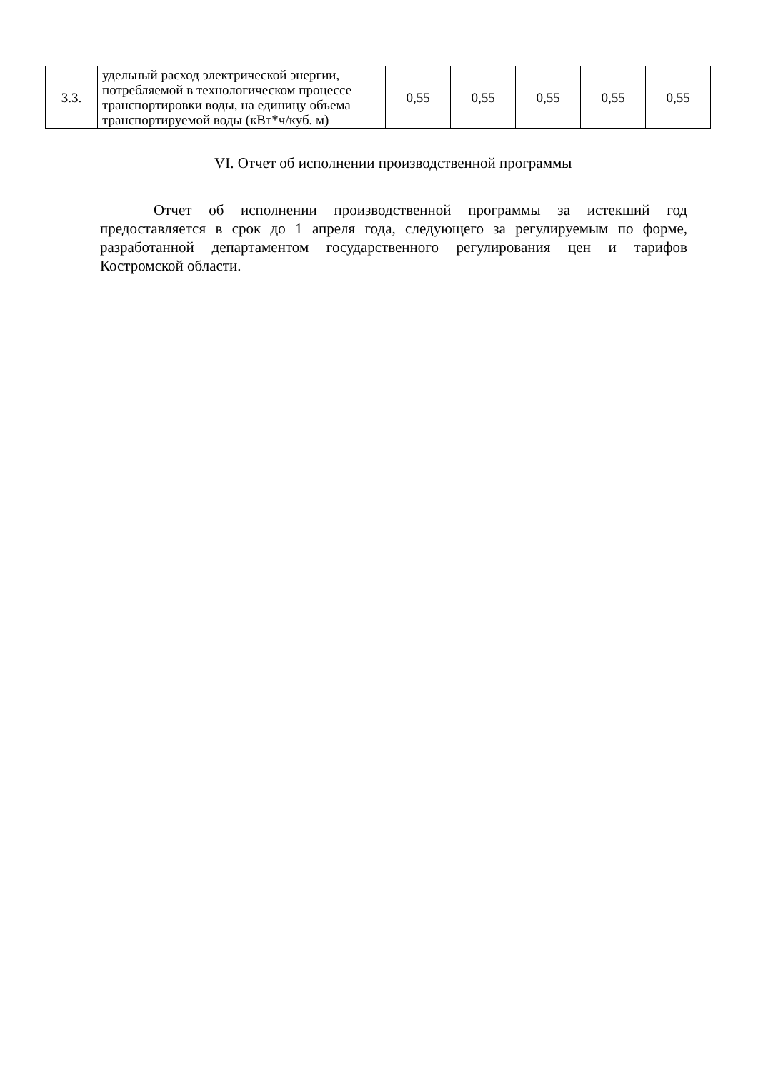| 3.3. | удельный расход электрической энергии, потребляемой в технологическом процессе транспортировки воды, на единицу объема транспортируемой воды (кВт*ч/куб. м) | 0,55 | 0,55 | 0,55 | 0,55 | 0,55 |
VI. Отчет об исполнении производственной программы
Отчет об исполнении производственной программы за истекший год предоставляется в срок до 1 апреля года, следующего за регулируемым по форме, разработанной департаментом государственного регулирования цен и тарифов Костромской области.